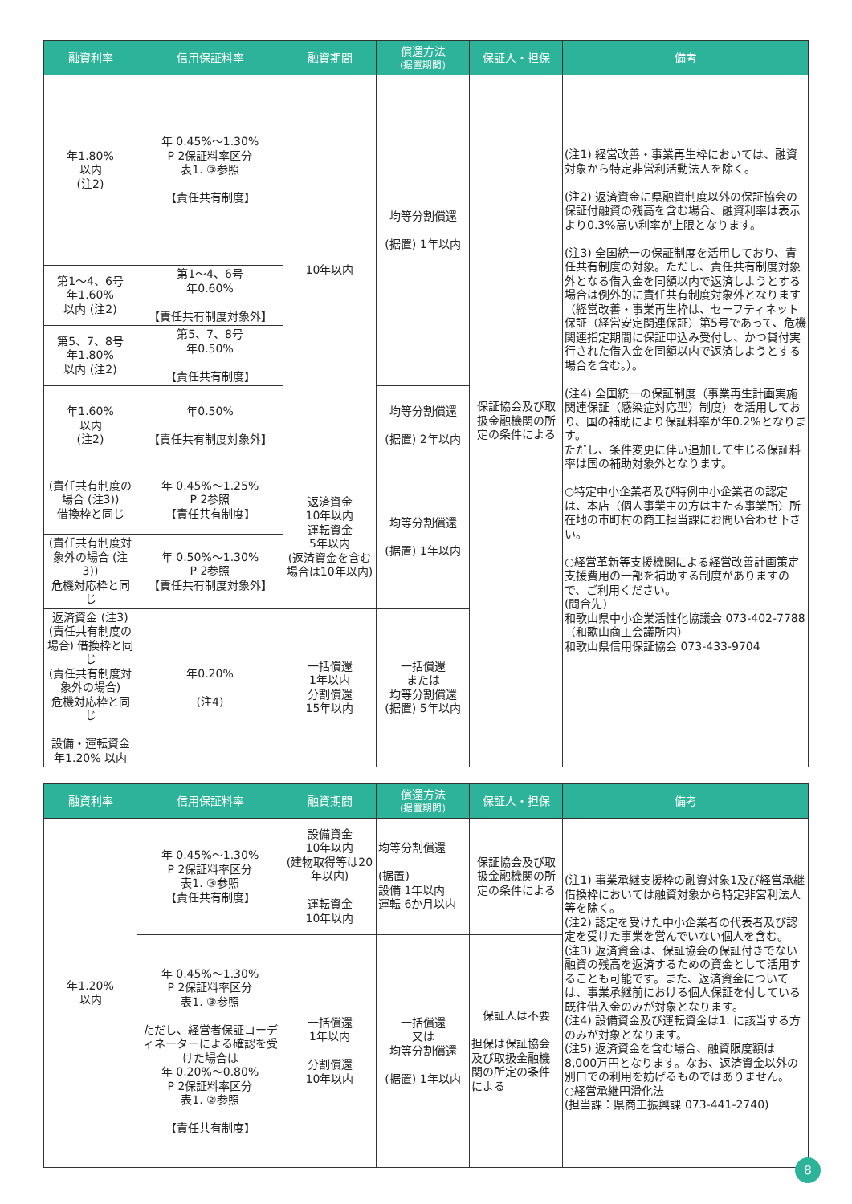| 融資利率 | 信用保証料率 | 融資期間 | 償還方法 (据置期間) | 保証人・担保 | 備考 |
| --- | --- | --- | --- | --- | --- |
| 年1.80% 以内 (注2) | 年 0.45%～1.30% P 2保証料率区分 表1. ③参照 【責任共有制度】 | 10年以内 | 均等分割償還 (据置) 1年以内 | 保証協会及び取扱金融機関の所定の条件による | (注1) 経営改善・事業再生枠においては、融資対象から特定非営利活動法人を除く。 (注2) 返済資金に県融資制度以外の保証協会の保証付融資の残高を含む場合、融資利率は表示より0.3%高い利率が上限となります。 (注3) 全国統一の保証制度を活用しており、責任共有制度の対象。ただし、責任共有制度対象外となる借入金を同額以内で返済しようとする場合は例外的に責任共有制度対象外となります（経営改善・事業再生枠は、セーフティネット保証（経営安定関連保証）第5号であって、危機関連指定期間に保証申込み受付し、かつ貸付実行された借入金を同額以内で返済しようとする場合を含む。）。 (注4) 全国統一の保証制度（事業再生計画実施関連保証（感染症対応型）制度）を活用しており、国の補助により保証料率が年0.2%となります。 ただし、条件変更に伴い追加して生じる保証料率は国の補助対象外となります。 ○特定中小企業者及び特例中小企業者の認定は、本店（個人事業主の方は主たる事業所）所在地の市町村の商工担当課にお問い合わせ下さい。 ○経営革新等支援機関による経営改善計画策定支援費用の一部を補助する制度がありますので、ご利用ください。 (問合先) 和歌山県中小企業活性化協議会 073-402-7788 （和歌山商工会議所内） 和歌山県信用保証協会 073-433-9704 |
| 第1～4、6号 年1.60% 以内 (注2) | 第1～4、6号 年0.60% 【責任共有制度対象外】 | | | | |
| 第5、7、8号 年1.80% 以内 (注2) | 第5、7、8号 年0.50% 【責任共有制度】 | | | | |
| 年1.60% 以内 (注2) | 年0.50% 【責任共有制度対象外】 | | 均等分割償還 (据置) 2年以内 | | |
| (責任共有制度の場合 (注3)) 借換枠と同じ | 年 0.45%～1.25% P 2参照 【責任共有制度】 | 返済資金 10年以内 運転資金 5年以内 (返済資金を含む場合は10年以内) | 均等分割償還 (据置) 1年以内 | | |
| (責任共有制度対象外の場合 (注3)) 危機対応枠と同じ | 年 0.50%～1.30% P 2参照 【責任共有制度対象外】 | | | | |
| 返済資金 (注3) (責任共有制度の場合) 借換枠と同じ (責任共有制度対象外の場合) 危機対応枠と同じ 設備・運転資金 年1.20% 以内 | 年0.20% (注4) | 一括償還 1年以内 分割償還 15年以内 | 一括償還 または 均等分割償還 (据置) 5年以内 | | |
| 融資利率 | 信用保証料率 | 融資期間 | 償還方法 (据置期間) | 保証人・担保 | 備考 |
| --- | --- | --- | --- | --- | --- |
| 年1.20% 以内 | 年 0.45%～1.30% P 2保証料率区分 表1. ③参照 【責任共有制度】 | 設備資金 10年以内 (建物取得等は20年以内) 運転資金 10年以内 | 均等分割償還 (据置) 設備 1年以内 運転 6か月以内 | 保証協会及び取扱金融機関の所定の条件による | (注1) 事業承継支援枠の融資対象1及び経営承継借換枠においては融資対象から特定非営利法人等を除く。 (注2) 認定を受けた中小企業者の代表者及び認定を受けた事業を営んでいない個人を含む。 (注3) 返済資金は、保証協会の保証付きでない融資の残高を返済するための資金として活用することも可能です。また、返済資金については、事業承継前における個人保証を付している既往借入金のみが対象となります。 (注4) 設備資金及び運転資金は1. に該当する方のみが対象となります。 (注5) 返済資金を含む場合、融資限度額は8,000万円となります。なお、返済資金以外の別口での利用を妨げるものではありません。 ○経営承継円滑化法 (担当課：県商工振興課 073-441-2740) |
| | 年 0.45%～1.30% P 2保証料率区分 表1. ③参照 ただし、経営者保証コーディネーターによる確認を受けた場合は 年 0.20%～0.80% P 2保証料率区分 表1. ②参照 【責任共有制度】 | 一括償還 1年以内 分割償還 10年以内 | 一括償還 又は 均等分割償還 (据置) 1年以内 | 保証人は不要 担保は保証協会及び取扱金融機関の所定の条件による | |
8